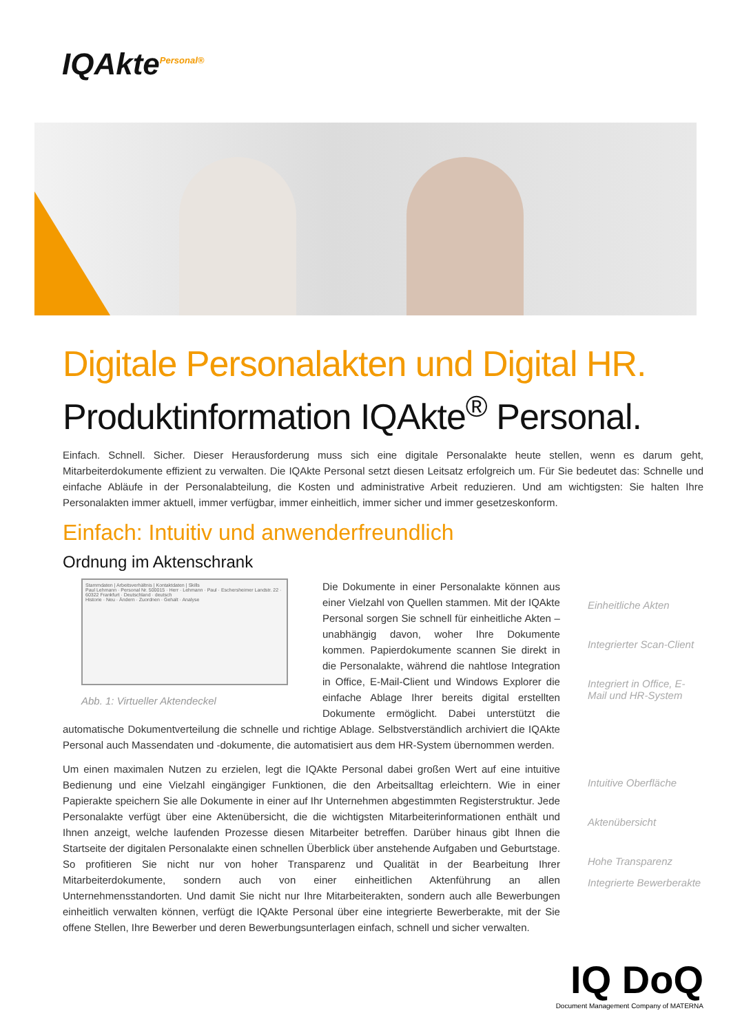IQAkte<sup>Personal®</sup>
Digitale Personalakten und Digital HR.
Produktinformation IQAkte<sup>®</sup> Personal.
Einfach. Schnell. Sicher. Dieser Herausforderung muss sich eine digitale Personalakte heute stellen, wenn es darum geht, Mitarbeiterdokumente effizient zu verwalten. Die IQAkte Personal setzt diesen Leitsatz erfolgreich um. Für Sie bedeutet das: Schnelle und einfache Abläufe in der Personalabteilung, die Kosten und administrative Arbeit reduzieren. Und am wichtigsten: Sie halten Ihre Personalakten immer aktuell, immer verfügbar, immer einheitlich, immer sicher und immer gesetzeskonform.
Einfach: Intuitiv und anwenderfreundlich
Ordnung im Aktenschrank
Stammdaten | Arbeitsverhältnis | Kontaktdaten | Skills
Paul Lehmann · Personal Nr. 500015 · Herr · Lehmann · Paul · Eschersheimer Landstr. 22 · 60322 Frankfurt · Deutschland · deutsch
Historie · Neu · Ändern · Zuordnen · Gehalt · Analyse
Abb. 1: Virtueller Aktendeckel
Die Dokumente in einer Personalakte können aus einer Vielzahl von Quellen stammen. Mit der IQAkte Personal sorgen Sie schnell für einheitliche Akten – unabhängig davon, woher Ihre Dokumente kommen. Papierdokumente scannen Sie direkt in die Personalakte, während die nahtlose Integration in Office, E-Mail-Client und Windows Explorer die einfache Ablage Ihrer bereits digital erstellten Dokumente ermöglicht. Dabei unterstützt die automatische Dokumentverteilung die schnelle und richtige Ablage. Selbstverständlich archiviert die IQAkte Personal auch Massendaten und -dokumente, die automatisiert aus dem HR-System übernommen werden.
Um einen maximalen Nutzen zu erzielen, legt die IQAkte Personal dabei großen Wert auf eine intuitive Bedienung und eine Vielzahl eingängiger Funktionen, die den Arbeitsalltag erleichtern. Wie in einer Papierakte speichern Sie alle Dokumente in einer auf Ihr Unternehmen abgestimmten Registerstruktur. Jede Personalakte verfügt über eine Aktenübersicht, die die wichtigsten Mitarbeiterinformationen enthält und Ihnen anzeigt, welche laufenden Prozesse diesen Mitarbeiter betreffen. Darüber hinaus gibt Ihnen die Startseite der digitalen Personalakte einen schnellen Überblick über anstehende Aufgaben und Geburtstage. So profitieren Sie nicht nur von hoher Transparenz und Qualität in der Bearbeitung Ihrer Mitarbeiterdokumente, sondern auch von einer einheitlichen Aktenführung an allen Unternehmensstandorten. Und damit Sie nicht nur Ihre Mitarbeiterakten, sondern auch alle Bewerbungen einheitlich verwalten können, verfügt die IQAkte Personal über eine integrierte Bewerberakte, mit der Sie offene Stellen, Ihre Bewerber und deren Bewerbungsunterlagen einfach, schnell und sicher verwalten.
Einheitliche Akten
Integrierter Scan-Client
Integriert in Office, E-Mail und HR-System
Intuitive Oberfläche
Aktenübersicht
Hohe Transparenz
Integrierte Bewerberakte
IQ DoQ
Document Management Company of MATERNA